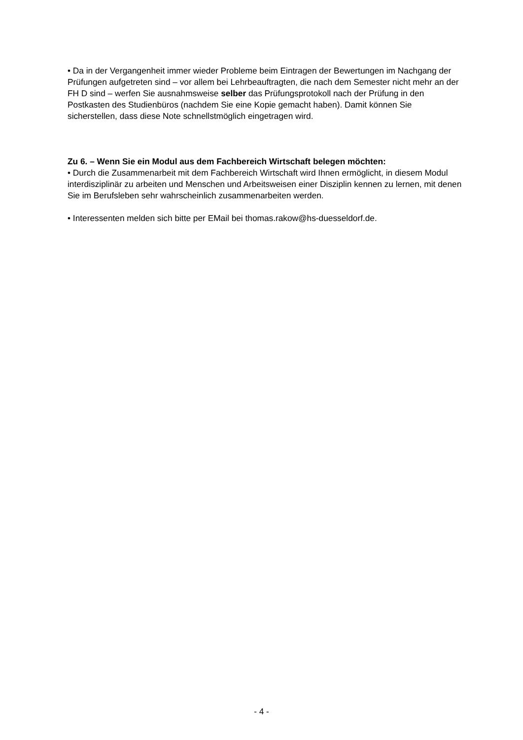• Da in der Vergangenheit immer wieder Probleme beim Eintragen der Bewertungen im Nachgang der Prüfungen aufgetreten sind – vor allem bei Lehrbeauftragten, die nach dem Semester nicht mehr an der FH D sind – werfen Sie ausnahmsweise selber das Prüfungsprotokoll nach der Prüfung in den Postkasten des Studienbüros (nachdem Sie eine Kopie gemacht haben). Damit können Sie sicherstellen, dass diese Note schnellstmöglich eingetragen wird.
Zu 6. – Wenn Sie ein Modul aus dem Fachbereich Wirtschaft belegen möchten:
• Durch die Zusammenarbeit mit dem Fachbereich Wirtschaft wird Ihnen ermöglicht, in diesem Modul interdisziplinär zu arbeiten und Menschen und Arbeitsweisen einer Disziplin kennen zu lernen, mit denen Sie im Berufsleben sehr wahrscheinlich zusammenarbeiten werden.
• Interessenten melden sich bitte per EMail bei thomas.rakow@hs-duesseldorf.de.
- 4 -